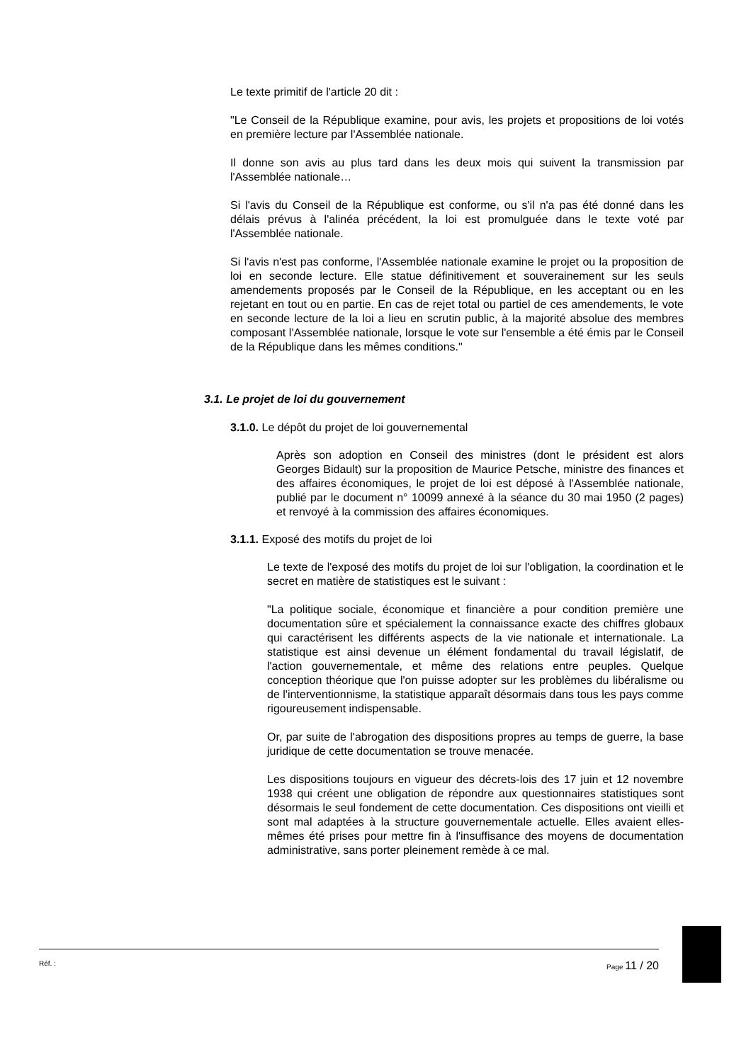Le texte primitif de l'article 20 dit :
"Le Conseil de la République examine, pour avis, les projets et propositions de loi votés en première lecture par l'Assemblée nationale.
Il donne son avis au plus tard dans les deux mois qui suivent la transmission par l'Assemblée nationale…
Si l'avis du Conseil de la République est conforme, ou s'il n'a pas été donné dans les délais prévus à l'alinéa précédent, la loi est promulguée dans le texte voté par l'Assemblée nationale.
Si l'avis n'est pas conforme, l'Assemblée nationale examine le projet ou la proposition de loi en seconde lecture. Elle statue définitivement et souverainement sur les seuls amendements proposés par le Conseil de la République, en les acceptant ou en les rejetant en tout ou en partie. En cas de rejet total ou partiel de ces amendements, le vote en seconde lecture de la loi a lieu en scrutin public, à la majorité absolue des membres composant l'Assemblée nationale, lorsque le vote sur l'ensemble a été émis par le Conseil de la République dans les mêmes conditions."
3.1. Le projet de loi du gouvernement
3.1.0. Le dépôt du projet de loi gouvernemental
Après son adoption en Conseil des ministres (dont le président est alors Georges Bidault) sur la proposition de Maurice Petsche, ministre des finances et des affaires économiques, le projet de loi est déposé à l'Assemblée nationale, publié par le document n° 10099 annexé à la séance du 30 mai 1950 (2 pages) et renvoyé à la commission des affaires économiques.
3.1.1. Exposé des motifs du projet de loi
Le texte de l'exposé des motifs du projet de loi sur l'obligation, la coordination et le secret en matière de statistiques est le suivant :
"La politique sociale, économique et financière a pour condition première une documentation sûre et spécialement la connaissance exacte des chiffres globaux qui caractérisent les différents aspects de la vie nationale et internationale. La statistique est ainsi devenue un élément fondamental du travail législatif, de l'action gouvernementale, et même des relations entre peuples. Quelque conception théorique que l'on puisse adopter sur les problèmes du libéralisme ou de l'interventionnisme, la statistique apparaît désormais dans tous les pays comme rigoureusement indispensable.
Or, par suite de l'abrogation des dispositions propres au temps de guerre, la base juridique de cette documentation se trouve menacée.
Les dispositions toujours en vigueur des décrets-lois des 17 juin et 12 novembre 1938 qui créent une obligation de répondre aux questionnaires statistiques sont désormais le seul fondement de cette documentation. Ces dispositions ont vieilli et sont mal adaptées à la structure gouvernementale actuelle. Elles avaient elles-mêmes été prises pour mettre fin à l'insuffisance des moyens de documentation administrative, sans porter pleinement remède à ce mal.
Réf. : Page 11 / 20